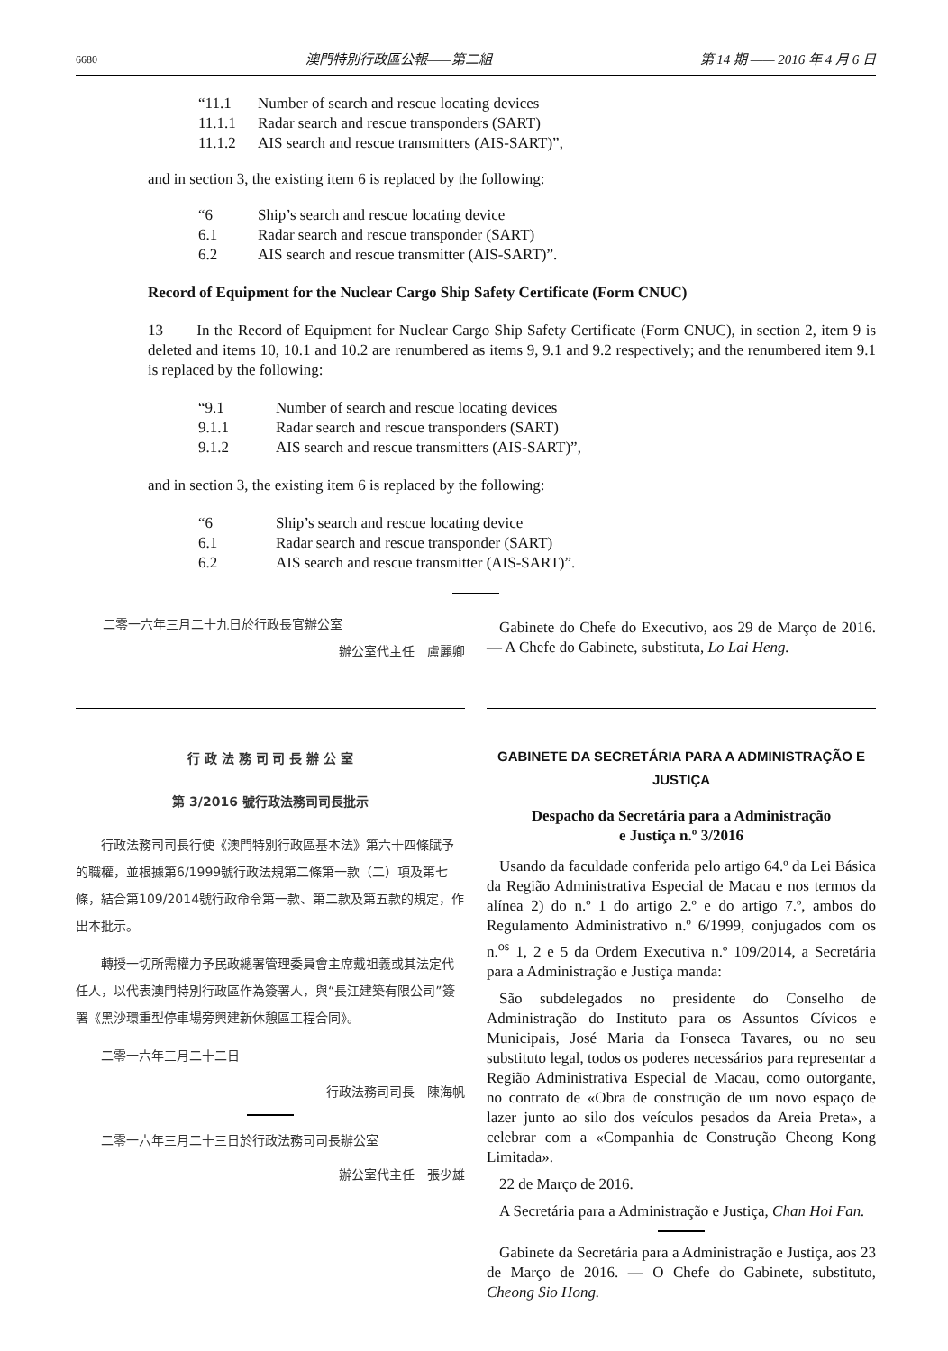6680 澳門特別行政區公報——第二組 第 14 期 —— 2016 年 4 月 6 日
“11.1 Number of search and rescue locating devices
11.1.1 Radar search and rescue transponders (SART)
11.1.2 AIS search and rescue transmitters (AIS-SART)”,
and in section 3, the existing item 6 is replaced by the following:
“6 Ship’s search and rescue locating device
6.1 Radar search and rescue transponder (SART)
6.2 AIS search and rescue transmitter (AIS-SART)”.
Record of Equipment for the Nuclear Cargo Ship Safety Certificate (Form CNUC)
13 In the Record of Equipment for Nuclear Cargo Ship Safety Certificate (Form CNUC), in section 2, item 9 is deleted and items 10, 10.1 and 10.2 are renumbered as items 9, 9.1 and 9.2 respectively; and the renumbered item 9.1 is replaced by the following:
“9.1 Number of search and rescue locating devices
9.1.1 Radar search and rescue transponders (SART)
9.1.2 AIS search and rescue transmitters (AIS-SART)”,
and in section 3, the existing item 6 is replaced by the following:
“6 Ship’s search and rescue locating device
6.1 Radar search and rescue transponder (SART)
6.2 AIS search and rescue transmitter (AIS-SART)”.
二零一六年三月二十九日於行政長官辦公室
辦公室代主任　盧麗卿
Gabinete do Chefe do Executivo, aos 29 de Março de 2016. — A Chefe do Gabinete, substituta, Lo Lai Heng.
行 政 法 務 司 司 長 辦 公 室
第 3/2016 號行政法務司司長批示
行政法務司司長行使《澳門特別行政區基本法》第六十四條賦予的職權，並根據第6/1999號行政法規第二條第一款（二）項及第七條，結合第109/2014號行政命令第一款、第二款及第五款的規定，作出本批示。
轉授一切所需權力予民政總署管理委員會主席戴祖義或其法定代任人，以代表澳門特別行政區作為簽署人，與“長江建築有限公司”簽署《黑沙環重型停車場旁興建新休憩區工程合同》。
二零一六年三月二十二日
行政法務司司長　陳海帆
二零一六年三月二十三日於行政法務司司長辦公室
辦公室代主任　張少雄
GABINETE DA SECRETÁRIA PARA A ADMINISTRAÇÃO E JUSTIÇA
Despacho da Secretária para a Administração
e Justiça n.º 3/2016
Usando da faculdade conferida pelo artigo 64.º da Lei Básica da Região Administrativa Especial de Macau e nos termos da alínea 2) do n.º 1 do artigo 2.º e do artigo 7.º, ambos do Regulamento Administrativo n.º 6/1999, conjugados com os n.<sup>os</sup> 1, 2 e 5 da Ordem Executiva n.º 109/2014, a Secretária para a Administração e Justiça manda:
São subdelegados no presidente do Conselho de Administração do Instituto para os Assuntos Cívicos e Municipais, José Maria da Fonseca Tavares, ou no seu substituto legal, todos os poderes necessários para representar a Região Administrativa Especial de Macau, como outorgante, no contrato de «Obra de construção de um novo espaço de lazer junto ao silo dos veículos pesados da Areia Preta», a celebrar com a «Companhia de Construção Cheong Kong Limitada».
22 de Março de 2016.
A Secretária para a Administração e Justiça, Chan Hoi Fan.
Gabinete da Secretária para a Administração e Justiça, aos 23 de Março de 2016. — O Chefe do Gabinete, substituto, Cheong Sio Hong.